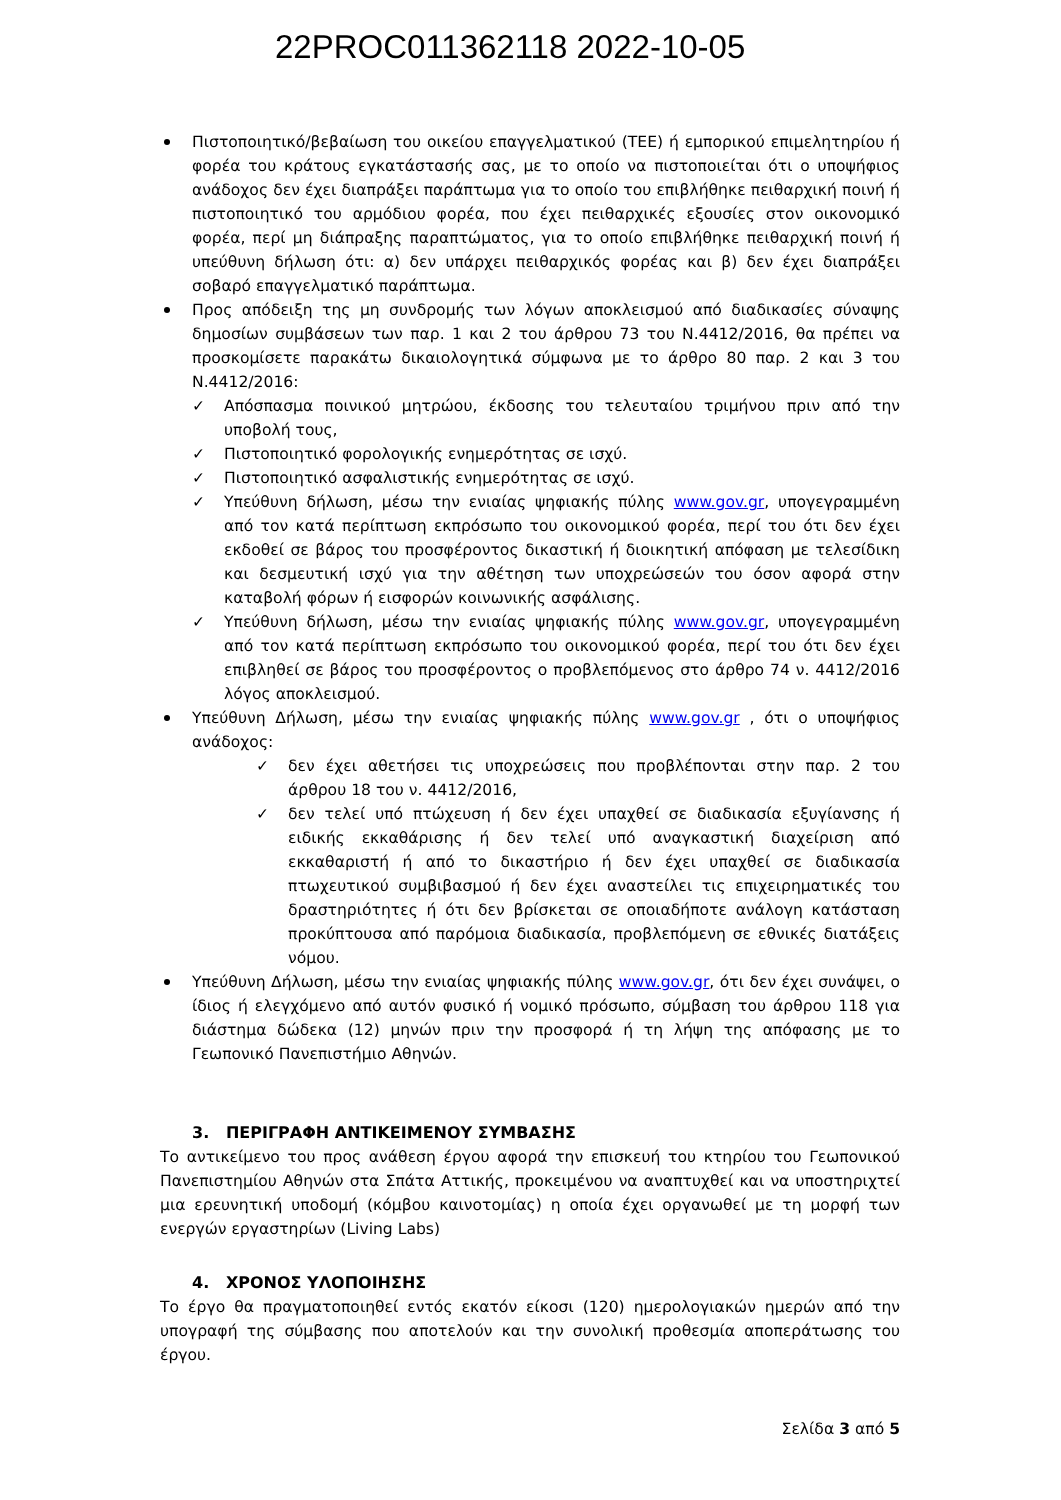22PROC011362118 2022-10-05
Πιστοποιητικό/βεβαίωση του οικείου επαγγελματικού (ΤΕΕ) ή εμπορικού επιμελητηρίου ή φορέα του κράτους εγκατάστασής σας, με το οποίο να πιστοποιείται ότι ο υποψήφιος ανάδοχος δεν έχει διαπράξει παράπτωμα για το οποίο του επιβλήθηκε πειθαρχική ποινή ή πιστοποιητικό του αρμόδιου φορέα, που έχει πειθαρχικές εξουσίες στον οικονομικό φορέα, περί μη διάπραξης παραπτώματος, για το οποίο επιβλήθηκε πειθαρχική ποινή ή υπεύθυνη δήλωση ότι: α) δεν υπάρχει πειθαρχικός φορέας και β) δεν έχει διαπράξει σοβαρό επαγγελματικό παράπτωμα.
Προς απόδειξη της μη συνδρομής των λόγων αποκλεισμού από διαδικασίες σύναψης δημοσίων συμβάσεων των παρ. 1 και 2 του άρθρου 73 του Ν.4412/2016, θα πρέπει να προσκομίσετε παρακάτω δικαιολογητικά σύμφωνα με το άρθρο 80 παρ. 2 και 3 του Ν.4412/2016:
✓ Απόσπασμα ποινικού μητρώου, έκδοσης του τελευταίου τριμήνου πριν από την υποβολή τους,
✓ Πιστοποιητικό φορολογικής ενημερότητας σε ισχύ.
✓ Πιστοποιητικό ασφαλιστικής ενημερότητας σε ισχύ.
✓ Υπεύθυνη δήλωση, μέσω την ενιαίας ψηφιακής πύλης www.gov.gr, υπογεγραμμένη από τον κατά περίπτωση εκπρόσωπο του οικονομικού φορέα, περί του ότι δεν έχει εκδοθεί σε βάρος του προσφέροντος δικαστική ή διοικητική απόφαση με τελεσίδικη και δεσμευτική ισχύ για την αθέτηση των υποχρεώσεών του όσον αφορά στην καταβολή φόρων ή εισφορών κοινωνικής ασφάλισης.
✓ Υπεύθυνη δήλωση, μέσω την ενιαίας ψηφιακής πύλης www.gov.gr, υπογεγραμμένη από τον κατά περίπτωση εκπρόσωπο του οικονομικού φορέα, περί του ότι δεν έχει επιβληθεί σε βάρος του προσφέροντος ο προβλεπόμενος στο άρθρο 74 ν. 4412/2016 λόγος αποκλεισμού.
Υπεύθυνη Δήλωση, μέσω την ενιαίας ψηφιακής πύλης www.gov.gr , ότι ο υποψήφιος ανάδοχος:
✓ δεν έχει αθετήσει τις υποχρεώσεις που προβλέπονται στην παρ. 2 του άρθρου 18 του ν. 4412/2016,
✓ δεν τελεί υπό πτώχευση ή δεν έχει υπαχθεί σε διαδικασία εξυγίανσης ή ειδικής εκκαθάρισης ή δεν τελεί υπό αναγκαστική διαχείριση από εκκαθαριστή ή από το δικαστήριο ή δεν έχει υπαχθεί σε διαδικασία πτωχευτικού συμβιβασμού ή δεν έχει αναστείλει τις επιχειρηματικές του δραστηριότητες ή ότι δεν βρίσκεται σε οποιαδήποτε ανάλογη κατάσταση προκύπτουσα από παρόμοια διαδικασία, προβλεπόμενη σε εθνικές διατάξεις νόμου.
Υπεύθυνη Δήλωση, μέσω την ενιαίας ψηφιακής πύλης www.gov.gr, ότι δεν έχει συνάψει, ο ίδιος ή ελεγχόμενο από αυτόν φυσικό ή νομικό πρόσωπο, σύμβαση του άρθρου 118 για διάστημα δώδεκα (12) μηνών πριν την προσφορά ή τη λήψη της απόφασης με το Γεωπονικό Πανεπιστήμιο Αθηνών.
3. ΠΕΡΙΓΡΑΦΗ ΑΝΤΙΚΕΙΜΕΝΟΥ ΣΥΜΒΑΣΗΣ
Το αντικείμενο του προς ανάθεση έργου αφορά την επισκευή του κτηρίου του Γεωπονικού Πανεπιστημίου Αθηνών στα Σπάτα Αττικής, προκειμένου να αναπτυχθεί και να υποστηριχτεί μια ερευνητική υποδομή (κόμβου καινοτομίας) η οποία έχει οργανωθεί με τη μορφή των ενεργών εργαστηρίων (Living Labs)
4. ΧΡΟΝΟΣ ΥΛΟΠΟΙΗΣΗΣ
Το έργο θα πραγματοποιηθεί εντός εκατόν είκοσι (120) ημερολογιακών ημερών από την υπογραφή της σύμβασης που αποτελούν και την συνολική προθεσμία αποπεράτωσης του έργου.
Σελίδα 3 από 5